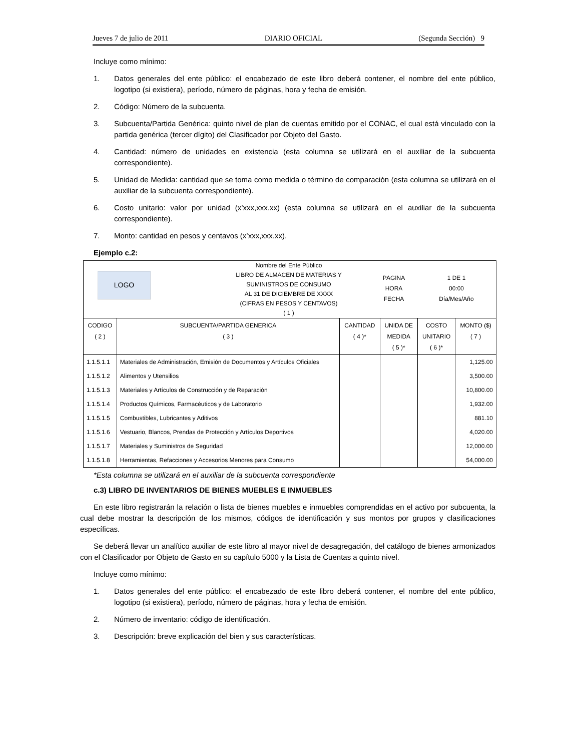Jueves 7 de julio de 2011 DIARIO OFICIAL (Segunda Sección) 9
Incluye como mínimo:
1. Datos generales del ente público: el encabezado de este libro deberá contener, el nombre del ente público, logotipo (si existiera), período, número de páginas, hora y fecha de emisión.
2. Código: Número de la subcuenta.
3. Subcuenta/Partida Genérica: quinto nivel de plan de cuentas emitido por el CONAC, el cual está vinculado con la partida genérica (tercer dígito) del Clasificador por Objeto del Gasto.
4. Cantidad: número de unidades en existencia (esta columna se utilizará en el auxiliar de la subcuenta correspondiente).
5. Unidad de Medida: cantidad que se toma como medida o término de comparación (esta columna se utilizará en el auxiliar de la subcuenta correspondiente).
6. Costo unitario: valor por unidad (x’xxx,xxx.xx) (esta columna se utilizará en el auxiliar de la subcuenta correspondiente).
7. Monto: cantidad en pesos y centavos (x’xxx,xxx.xx).
Ejemplo c.2:
| LOGO Nombre del Ente Público LIBRO DE ALMACEN DE MATERIAS Y SUMINISTROS DE CONSUMO AL 31 DE DICIEMBRE DE XXXX (CIFRAS EN PESOS Y CENTAVOS) ( 1 ) PAGINA HORA FECHA 1 DE 1 00:00 Día/Mes/Año | | | | | |
| CODIGO ( 2 ) | SUBCUENTA/PARTIDA GENERICA ( 3 ) | CANTIDAD ( 4 )* | UNIDA DE MEDIDA ( 5 )* | COSTO UNITARIO ( 6 )* | MONTO ($) ( 7 ) |
| 1.1.5.1.1 | Materiales de Administración, Emisión de Documentos y Artículos Oficiales | | | | 1,125.00 |
| 1.1.5.1.2 | Alimentos y Utensilios | | | | 3,500.00 |
| 1.1.5.1.3 | Materiales y Artículos de Construcción y de Reparación | | | | 10,800.00 |
| 1.1.5.1.4 | Productos Químicos, Farmacéuticos y de Laboratorio | | | | 1,932.00 |
| 1.1.5.1.5 | Combustibles, Lubricantes y Aditivos | | | | 881.10 |
| 1.1.5.1.6 | Vestuario, Blancos, Prendas de Protección y Artículos Deportivos | | | | 4,020.00 |
| 1.1.5.1.7 | Materiales y Suministros de Seguridad | | | | 12,000.00 |
| 1.1.5.1.8 | Herramientas, Refacciones y Accesorios Menores para Consumo | | | | 54,000.00 |
*Esta columna se utilizará en el auxiliar de la subcuenta correspondiente
c.3) LIBRO DE INVENTARIOS DE BIENES MUEBLES E INMUEBLES
En este libro registrarán la relación o lista de bienes muebles e inmuebles comprendidas en el activo por subcuenta, la cual debe mostrar la descripción de los mismos, códigos de identificación y sus montos por grupos y clasificaciones específicas.
Se deberá llevar un analítico auxiliar de este libro al mayor nivel de desagregación, del catálogo de bienes armonizados con el Clasificador por Objeto de Gasto en su capítulo 5000 y la Lista de Cuentas a quinto nivel.
Incluye como mínimo:
1. Datos generales del ente público: el encabezado de este libro deberá contener, el nombre del ente público, logotipo (si existiera), período, número de páginas, hora y fecha de emisión.
2. Número de inventario: código de identificación.
3. Descripción: breve explicación del bien y sus características.